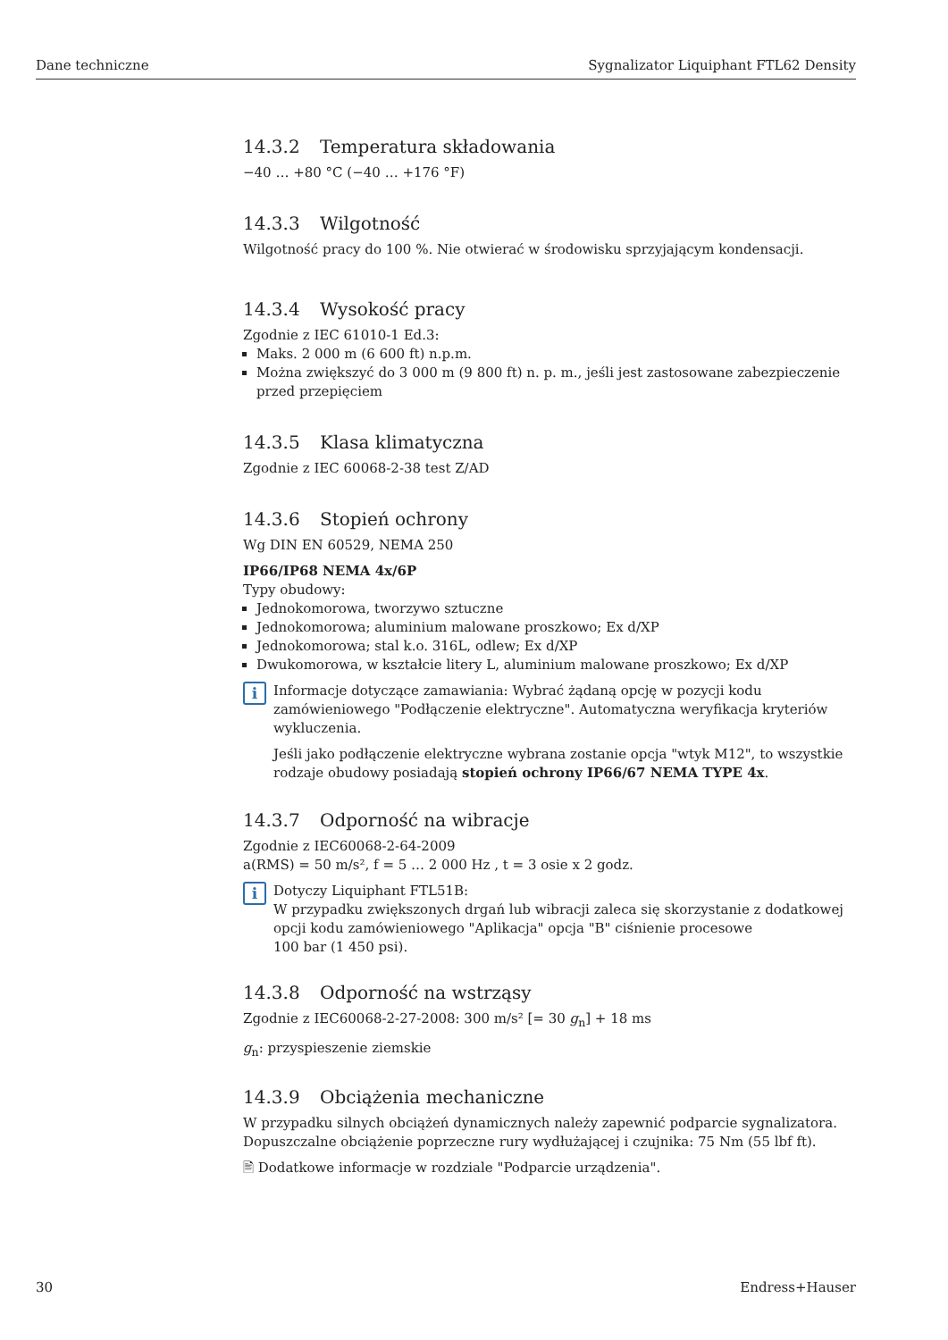Dane techniczne Sygnalizator Liquiphant FTL62 Density
14.3.2 Temperatura składowania
−40 … +80 °C (−40 … +176 °F)
14.3.3 Wilgotność
Wilgotność pracy do 100 %. Nie otwierać w środowisku sprzyjającym kondensacji.
14.3.4 Wysokość pracy
Zgodnie z IEC 61010-1 Ed.3:
Maks. 2 000 m (6 600 ft) n.p.m.
Można zwiększyć do 3 000 m (9 800 ft) n. p. m., jeśli jest zastosowane zabezpieczenie przed przepięciem
14.3.5 Klasa klimatyczna
Zgodnie z IEC 60068-2-38 test Z/AD
14.3.6 Stopień ochrony
Wg DIN EN 60529, NEMA 250
IP66/IP68 NEMA 4x/6P
Typy obudowy:
Jednokomorowa, tworzywo sztuczne
Jednokomorowa; aluminium malowane proszkowo; Ex d/XP
Jednokomorowa; stal k.o. 316L, odlew; Ex d/XP
Dwukomorowa, w kształcie litery L, aluminium malowane proszkowo; Ex d/XP
i
Informacje dotyczące zamawiania: Wybrać żądaną opcję w pozycji kodu zamówieniowego "Podłączenie elektryczne". Automatyczna weryfikacja kryteriów wykluczenia.
Jeśli jako podłączenie elektryczne wybrana zostanie opcja "wtyk M12", to wszystkie rodzaje obudowy posiadają stopień ochrony IP66/67 NEMA TYPE 4x.
14.3.7 Odporność na wibracje
Zgodnie z IEC60068-2-64-2009
a(RMS) = 50 m/s², f = 5 … 2 000 Hz , t = 3 osie x 2 godz.
i
Dotyczy Liquiphant FTL51B:
W przypadku zwiększonych drgań lub wibracji zaleca się skorzystanie z dodatkowej opcji kodu zamówieniowego "Aplikacja" opcja "B" ciśnienie procesowe
100 bar (1 450 psi).
14.3.8 Odporność na wstrząsy
Zgodnie z IEC60068-2-27-2008: 300 m/s² [= 30 g<sub>n</sub>] + 18 ms
g<sub>n</sub>: przyspieszenie ziemskie
14.3.9 Obciążenia mechaniczne
W przypadku silnych obciążeń dynamicznych należy zapewnić podparcie sygnalizatora. Dopuszczalne obciążenie poprzeczne rury wydłużającej i czujnika: 75 Nm (55 lbf ft).
🖹 Dodatkowe informacje w rozdziale "Podparcie urządzenia".
30 Endress+Hauser